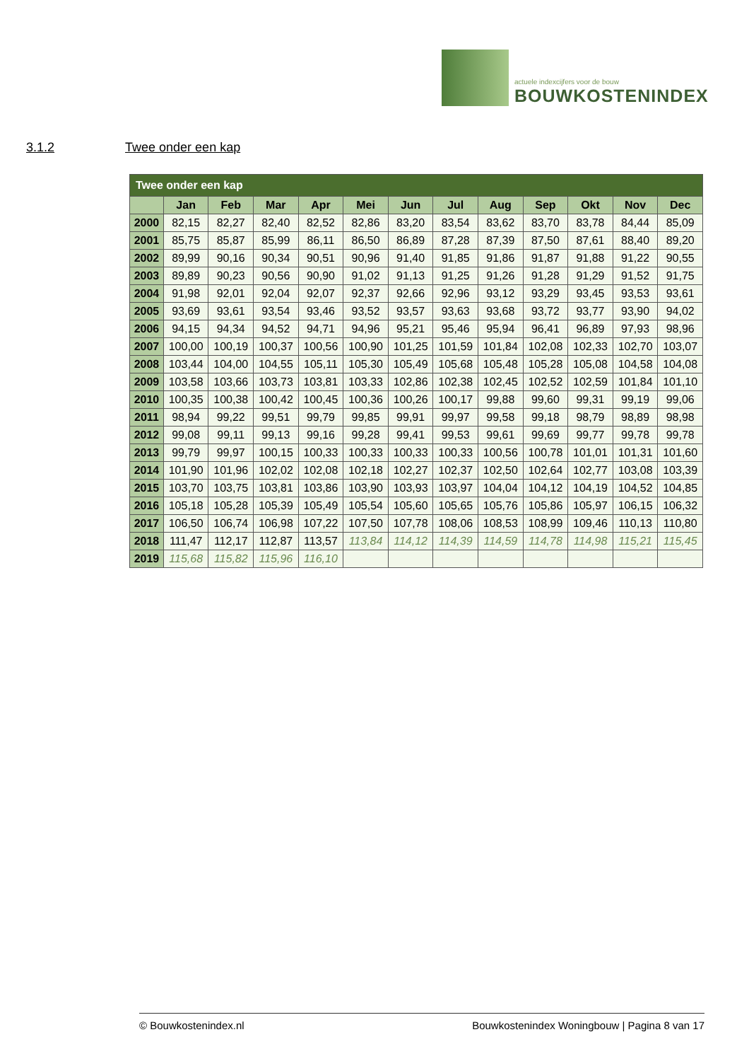actuele indexcijfers voor de bouw
BOUWKOSTENINDEX
3.1.2 Twee onder een kap
| Twee onder een kap | | | | | | | | | | | | |
| --- | --- | --- | --- | --- | --- | --- | --- | --- | --- | --- | --- | --- |
| | Jan | Feb | Mar | Apr | Mei | Jun | Jul | Aug | Sep | Okt | Nov | Dec |
| 2000 | 82,15 | 82,27 | 82,40 | 82,52 | 82,86 | 83,20 | 83,54 | 83,62 | 83,70 | 83,78 | 84,44 | 85,09 |
| 2001 | 85,75 | 85,87 | 85,99 | 86,11 | 86,50 | 86,89 | 87,28 | 87,39 | 87,50 | 87,61 | 88,40 | 89,20 |
| 2002 | 89,99 | 90,16 | 90,34 | 90,51 | 90,96 | 91,40 | 91,85 | 91,86 | 91,87 | 91,88 | 91,22 | 90,55 |
| 2003 | 89,89 | 90,23 | 90,56 | 90,90 | 91,02 | 91,13 | 91,25 | 91,26 | 91,28 | 91,29 | 91,52 | 91,75 |
| 2004 | 91,98 | 92,01 | 92,04 | 92,07 | 92,37 | 92,66 | 92,96 | 93,12 | 93,29 | 93,45 | 93,53 | 93,61 |
| 2005 | 93,69 | 93,61 | 93,54 | 93,46 | 93,52 | 93,57 | 93,63 | 93,68 | 93,72 | 93,77 | 93,90 | 94,02 |
| 2006 | 94,15 | 94,34 | 94,52 | 94,71 | 94,96 | 95,21 | 95,46 | 95,94 | 96,41 | 96,89 | 97,93 | 98,96 |
| 2007 | 100,00 | 100,19 | 100,37 | 100,56 | 100,90 | 101,25 | 101,59 | 101,84 | 102,08 | 102,33 | 102,70 | 103,07 |
| 2008 | 103,44 | 104,00 | 104,55 | 105,11 | 105,30 | 105,49 | 105,68 | 105,48 | 105,28 | 105,08 | 104,58 | 104,08 |
| 2009 | 103,58 | 103,66 | 103,73 | 103,81 | 103,33 | 102,86 | 102,38 | 102,45 | 102,52 | 102,59 | 101,84 | 101,10 |
| 2010 | 100,35 | 100,38 | 100,42 | 100,45 | 100,36 | 100,26 | 100,17 | 99,88 | 99,60 | 99,31 | 99,19 | 99,06 |
| 2011 | 98,94 | 99,22 | 99,51 | 99,79 | 99,85 | 99,91 | 99,97 | 99,58 | 99,18 | 98,79 | 98,89 | 98,98 |
| 2012 | 99,08 | 99,11 | 99,13 | 99,16 | 99,28 | 99,41 | 99,53 | 99,61 | 99,69 | 99,77 | 99,78 | 99,78 |
| 2013 | 99,79 | 99,97 | 100,15 | 100,33 | 100,33 | 100,33 | 100,33 | 100,56 | 100,78 | 101,01 | 101,31 | 101,60 |
| 2014 | 101,90 | 101,96 | 102,02 | 102,08 | 102,18 | 102,27 | 102,37 | 102,50 | 102,64 | 102,77 | 103,08 | 103,39 |
| 2015 | 103,70 | 103,75 | 103,81 | 103,86 | 103,90 | 103,93 | 103,97 | 104,04 | 104,12 | 104,19 | 104,52 | 104,85 |
| 2016 | 105,18 | 105,28 | 105,39 | 105,49 | 105,54 | 105,60 | 105,65 | 105,76 | 105,86 | 105,97 | 106,15 | 106,32 |
| 2017 | 106,50 | 106,74 | 106,98 | 107,22 | 107,50 | 107,78 | 108,06 | 108,53 | 108,99 | 109,46 | 110,13 | 110,80 |
| 2018 | 111,47 | 112,17 | 112,87 | 113,57 | 113,84 | 114,12 | 114,39 | 114,59 | 114,78 | 114,98 | 115,21 | 115,45 |
| 2019 | 115,68 | 115,82 | 115,96 | 116,10 | | | | | | | | |
© Bouwkostenindex.nl Bouwkostenindex Woningbouw | Pagina 8 van 17